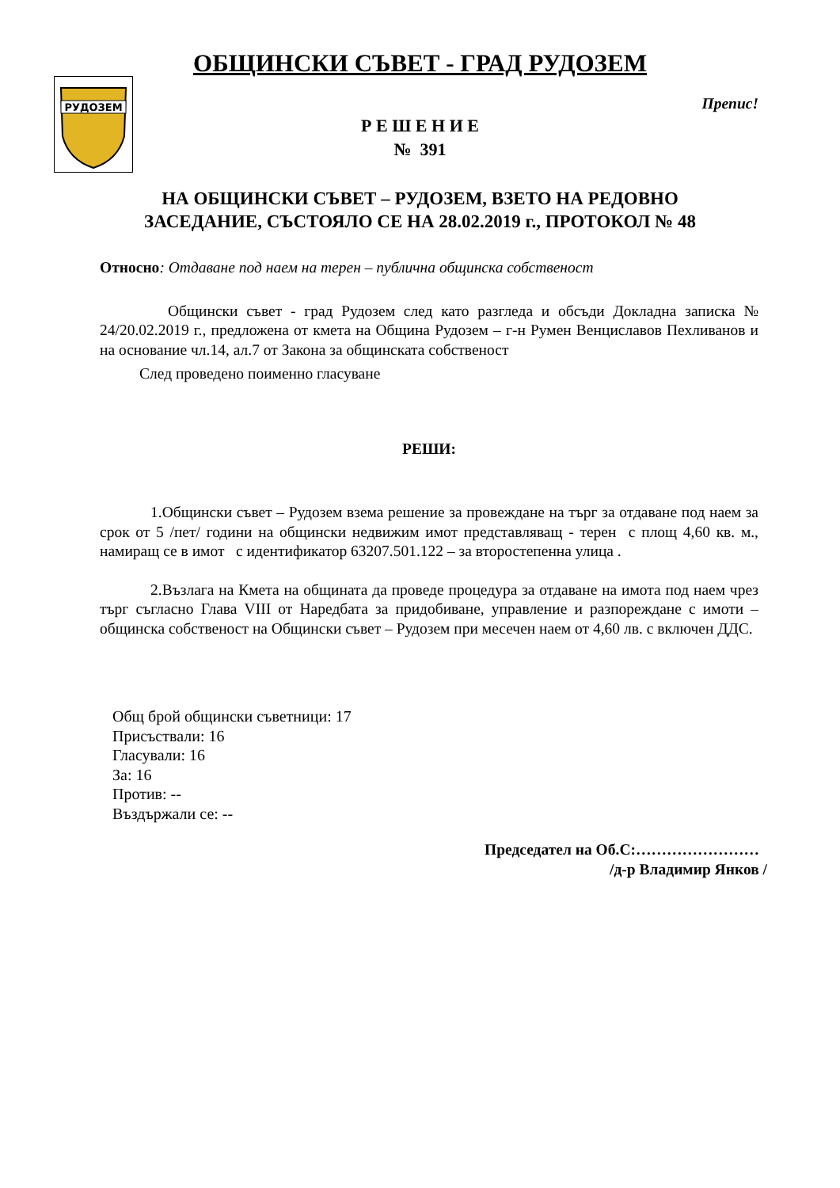РУДОЗЕМ
ОБЩИНСКИ СЪВЕТ - ГРАД РУДОЗЕМ
Препис!
Р Е Ш Е Н И Е
№ 391
НА ОБЩИНСКИ СЪВЕТ – РУДОЗЕМ, ВЗЕТО НА РЕДОВНО
ЗАСЕДАНИЕ, СЪСТОЯЛО СЕ НА 28.02.2019 г., ПРОТОКОЛ № 48
Относно: Отдаване под наем на терен – публична общинска собственост
Общински съвет - град Рудозем след като разгледа и обсъди Докладна записка № 24/20.02.2019 г., предложена от кмета на Община Рудозем – г-н Румен Венциславов Пехливанов и на основание чл.14, ал.7 от Закона за общинската собственост
След проведено поименно гласуване
РЕШИ:
1.Общински съвет – Рудозем взема решение за провеждане на търг за отдаване под наем за срок от 5 /пет/ години на общински недвижим имот представляващ - терен с площ 4,60 кв. м., намиращ се в имот с идентификатор 63207.501.122 – за второстепенна улица .
2.Възлага на Кмета на общината да проведе процедура за отдаване на имота под наем чрез търг съгласно Глава VIII от Наредбата за придобиване, управление и разпореждане с имоти – общинска собственост на Общински съвет – Рудозем при месечен наем от 4,60 лв. с включен ДДС.
Общ брой общински съветници: 17
Присъствали: 16
Гласували: 16
За: 16
Против: --
Въздържали се: --
Председател на Об.С:……………………
/д-р Владимир Янков /